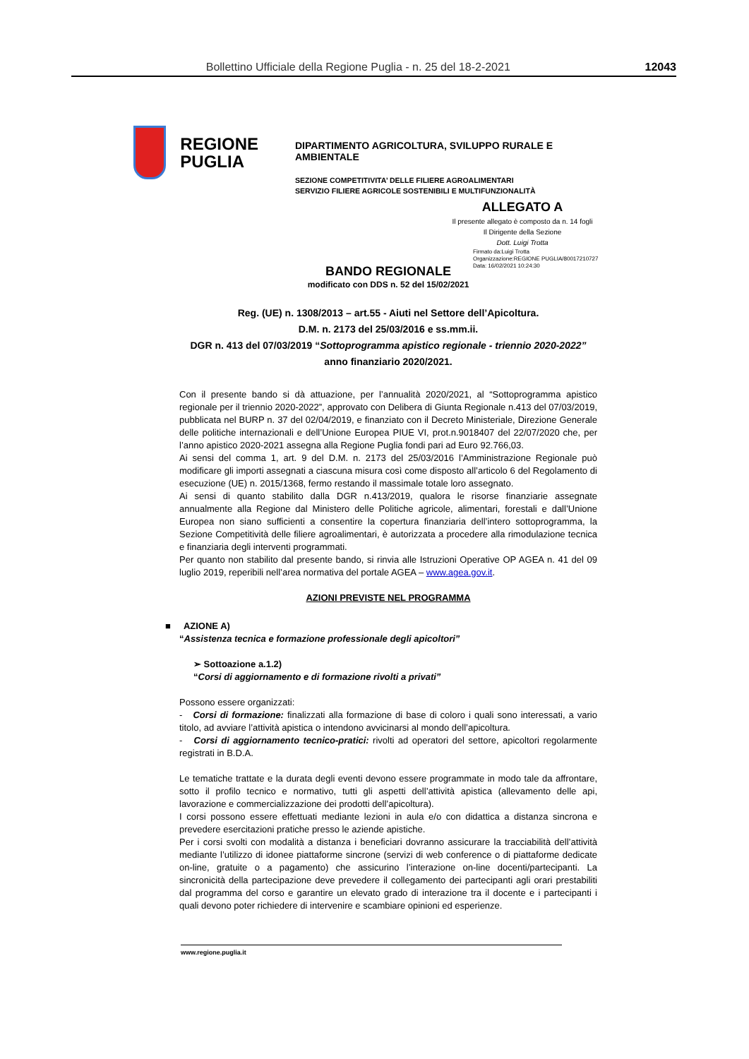Bollettino Ufficiale della Regione Puglia - n. 25 del 18-2-2021 12043
REGIONE
PUGLIA
DIPARTIMENTO AGRICOLTURA, SVILUPPO RURALE E AMBIENTALE
SEZIONE COMPETITIVITA’ DELLE FILIERE AGROALIMENTARI
SERVIZIO FILIERE AGRICOLE SOSTENIBILI E MULTIFUNZIONALITÀ
ALLEGATO A
Il presente allegato è composto da n. 14 fogli
Il Dirigente della Sezione
Dott. Luigi Trotta
Firmato da:Luigi Trotta
Organizzazione:REGIONE PUGLIA/80017210727
Data: 16/02/2021 10:24:30
BANDO REGIONALE
modificato con DDS n. 52 del 15/02/2021
Reg. (UE) n. 1308/2013 – art.55 - Aiuti nel Settore dell’Apicoltura.
D.M. n. 2173 del 25/03/2016 e ss.mm.ii.
DGR n. 413 del 07/03/2019 “Sottoprogramma apistico regionale - triennio 2020-2022”
anno finanziario 2020/2021.
Con il presente bando si dà attuazione, per l’annualità 2020/2021, al “Sottoprogramma apistico regionale per il triennio 2020-2022”, approvato con Delibera di Giunta Regionale n.413 del 07/03/2019, pubblicata nel BURP n. 37 del 02/04/2019, e finanziato con il Decreto Ministeriale, Direzione Generale delle politiche internazionali e dell’Unione Europea PIUE VI, prot.n.9018407 del 22/07/2020 che, per l’anno apistico 2020-2021 assegna alla Regione Puglia fondi pari ad Euro 92.766,03.
Ai sensi del comma 1, art. 9 del D.M. n. 2173 del 25/03/2016 l’Amministrazione Regionale può modificare gli importi assegnati a ciascuna misura così come disposto all’articolo 6 del Regolamento di esecuzione (UE) n. 2015/1368, fermo restando il massimale totale loro assegnato.
Ai sensi di quanto stabilito dalla DGR n.413/2019, qualora le risorse finanziarie assegnate annualmente alla Regione dal Ministero delle Politiche agricole, alimentari, forestali e dall’Unione Europea non siano sufficienti a consentire la copertura finanziaria dell’intero sottoprogramma, la Sezione Competitività delle filiere agroalimentari, è autorizzata a procedere alla rimodulazione tecnica e finanziaria degli interventi programmati.
Per quanto non stabilito dal presente bando, si rinvia alle Istruzioni Operative OP AGEA n. 41 del 09 luglio 2019, reperibili nell’area normativa del portale AGEA – www.agea.gov.it.
AZIONI PREVISTE NEL PROGRAMMA
■ AZIONE A)
“Assistenza tecnica e formazione professionale degli apicoltori”
➢ Sottoazione a.1.2)
“Corsi di aggiornamento e di formazione rivolti a privati”
Possono essere organizzati:
- Corsi di formazione: finalizzati alla formazione di base di coloro i quali sono interessati, a vario titolo, ad avviare l’attività apistica o intendono avvicinarsi al mondo dell’apicoltura.
- Corsi di aggiornamento tecnico-pratici: rivolti ad operatori del settore, apicoltori regolarmente registrati in B.D.A.
Le tematiche trattate e la durata degli eventi devono essere programmate in modo tale da affrontare, sotto il profilo tecnico e normativo, tutti gli aspetti dell’attività apistica (allevamento delle api, lavorazione e commercializzazione dei prodotti dell’apicoltura).
I corsi possono essere effettuati mediante lezioni in aula e/o con didattica a distanza sincrona e prevedere esercitazioni pratiche presso le aziende apistiche.
Per i corsi svolti con modalità a distanza i beneficiari dovranno assicurare la tracciabilità dell’attività mediante l’utilizzo di idonee piattaforme sincrone (servizi di web conference o di piattaforme dedicate on-line, gratuite o a pagamento) che assicurino l’interazione on-line docenti/partecipanti. La sincronicità della partecipazione deve prevedere il collegamento dei partecipanti agli orari prestabiliti dal programma del corso e garantire un elevato grado di interazione tra il docente e i partecipanti i quali devono poter richiedere di intervenire e scambiare opinioni ed esperienze.
www.regione.puglia.it